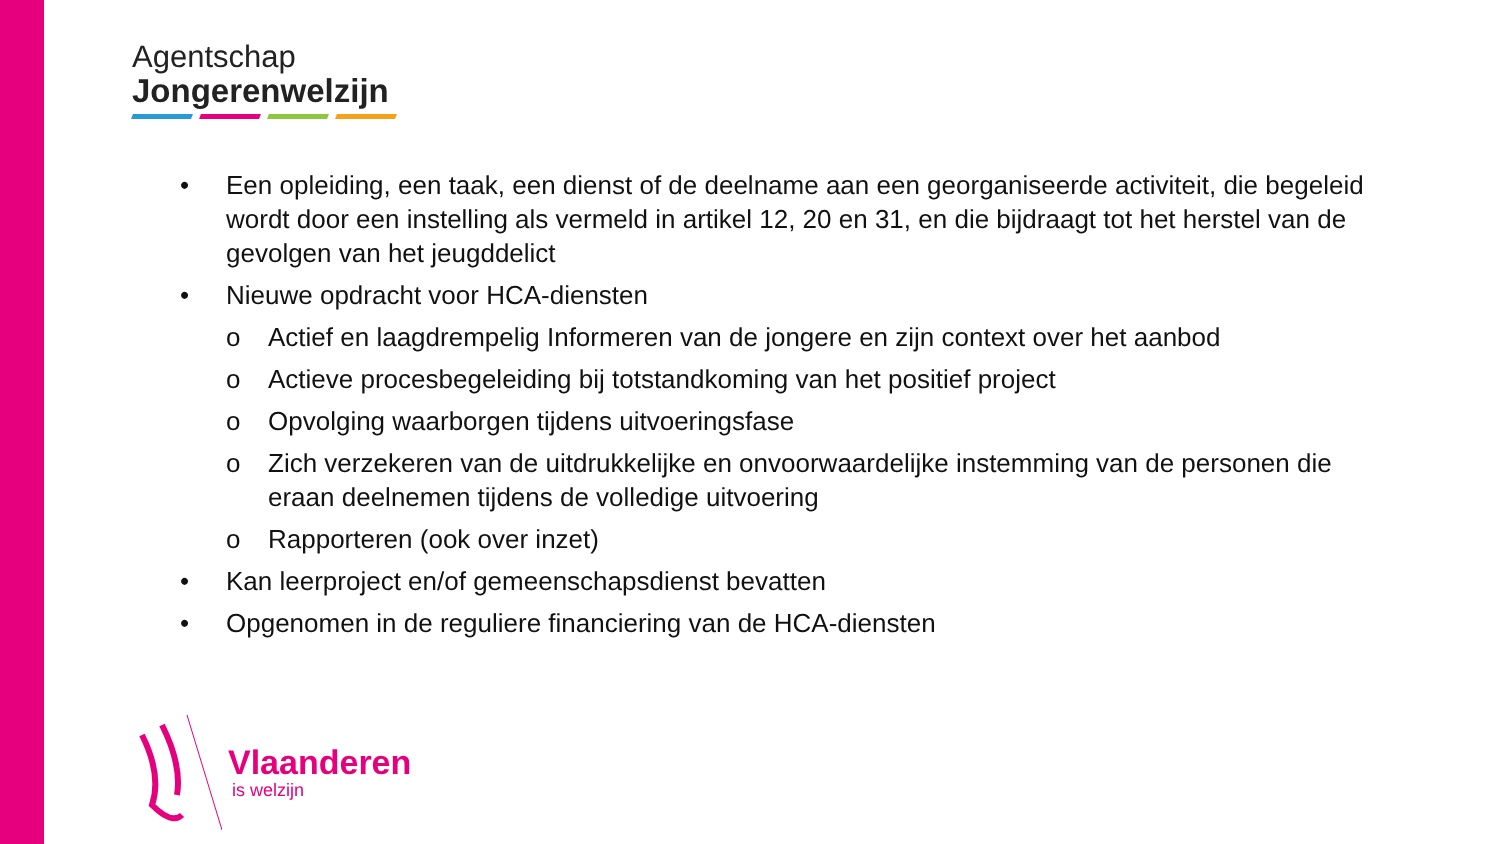Agentschap
Jongerenwelzijn
• Een opleiding, een taak, een dienst of de deelname aan een georganiseerde activiteit, die begeleid wordt door een instelling als vermeld in artikel 12, 20 en 31, en die bijdraagt tot het herstel van de gevolgen van het jeugddelict
• Nieuwe opdracht voor HCA-diensten
o Actief en laagdrempelig Informeren van de jongere en zijn context over het aanbod
o Actieve procesbegeleiding bij totstandkoming van het positief project
o Opvolging waarborgen tijdens uitvoeringsfase
o Zich verzekeren van de uitdrukkelijke en onvoorwaardelijke instemming van de personen die eraan deelnemen tijdens de volledige uitvoering
o Rapporteren (ook over inzet)
• Kan leerproject en/of gemeenschapsdienst bevatten
• Opgenomen in de reguliere financiering van de HCA-diensten
Vlaanderen
is welzijn